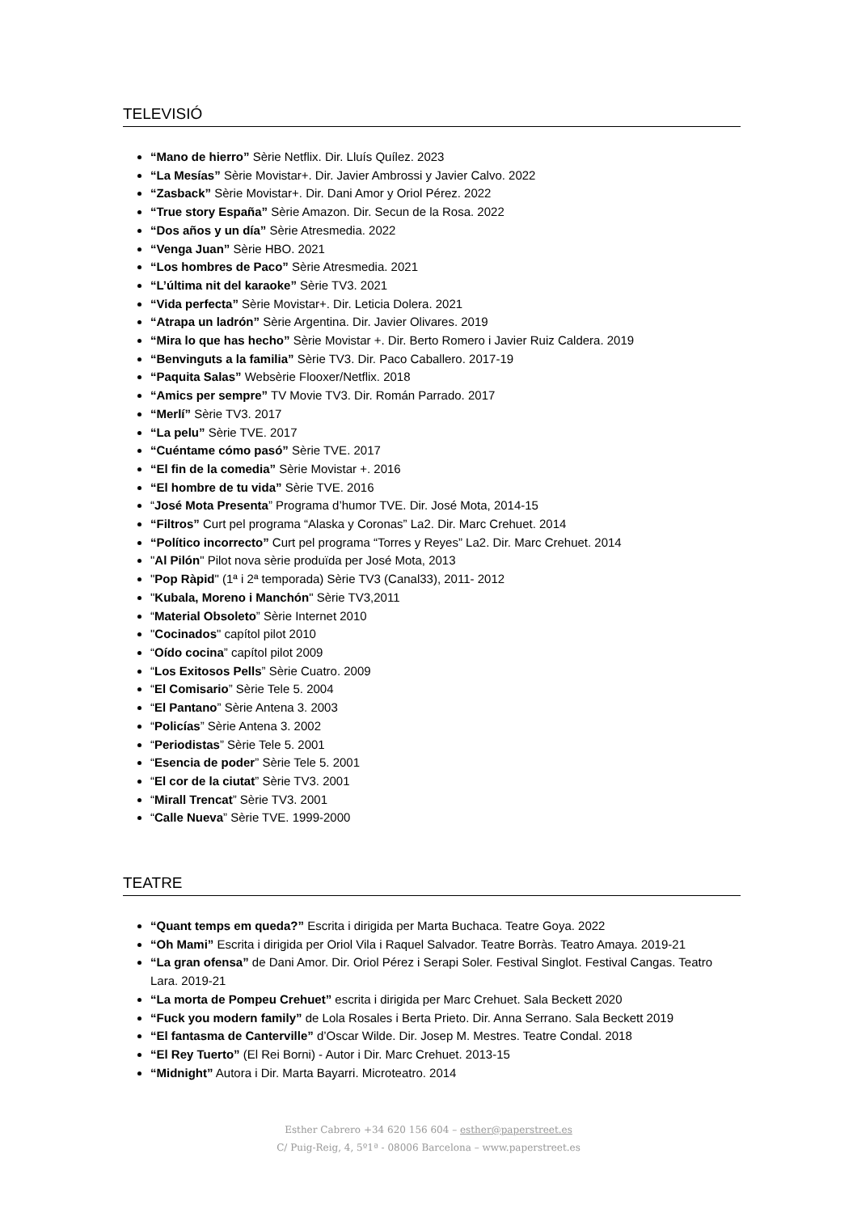TELEVISIÓ
“Mano de hierro” Sèrie Netflix. Dir. Lluís Quílez. 2023
“La Mesías” Sèrie Movistar+. Dir. Javier Ambrossi y Javier Calvo. 2022
“Zasback” Sèrie Movistar+. Dir. Dani Amor y Oriol Pérez. 2022
“True story España” Sèrie Amazon. Dir. Secun de la Rosa. 2022
“Dos años y un día” Sèrie Atresmedia. 2022
“Venga Juan” Sèrie HBO. 2021
“Los hombres de Paco” Sèrie Atresmedia. 2021
“L’última nit del karaoke” Sèrie TV3. 2021
“Vida perfecta” Sèrie Movistar+. Dir. Leticia Dolera. 2021
“Atrapa un ladrón” Sèrie Argentina. Dir. Javier Olivares. 2019
“Mira lo que has hecho” Sèrie Movistar +. Dir. Berto Romero i Javier Ruiz Caldera. 2019
“Benvinguts a la familia” Sèrie TV3. Dir. Paco Caballero. 2017-19
“Paquita Salas” Websèrie Flooxer/Netflix. 2018
“Amics per sempre” TV Movie TV3. Dir. Román Parrado. 2017
“Merlí” Sèrie TV3. 2017
“La pelu” Sèrie TVE. 2017
“Cuéntame cómo pasó” Sèrie TVE. 2017
“El fin de la comedia” Sèrie Movistar +. 2016
“El hombre de tu vida” Sèrie TVE. 2016
“José Mota Presenta” Programa d’humor TVE. Dir. José Mota, 2014-15
“Filtros” Curt pel programa “Alaska y Coronas” La2. Dir. Marc Crehuet. 2014
“Político incorrecto” Curt pel programa “Torres y Reyes” La2. Dir. Marc Crehuet. 2014
"Al Pilón" Pilot nova sèrie produïda per José Mota, 2013
"Pop Ràpid" (1ª i 2ª temporada) Sèrie TV3 (Canal33), 2011- 2012
"Kubala, Moreno i Manchón" Sèrie TV3,2011
“Material Obsoleto” Sèrie Internet 2010
"Cocinados" capítol pilot 2010
“Oído cocina” capítol pilot 2009
“Los Exitosos Pells” Sèrie Cuatro. 2009
“El Comisario” Sèrie Tele 5. 2004
“El Pantano” Sèrie Antena 3. 2003
“Policías” Sèrie Antena 3. 2002
“Periodistas” Sèrie Tele 5. 2001
“Esencia de poder” Sèrie Tele 5. 2001
“El cor de la ciutat” Sèrie TV3. 2001
“Mirall Trencat” Sèrie TV3. 2001
“Calle Nueva” Sèrie TVE. 1999-2000
TEATRE
“Quant temps em queda?” Escrita i dirigida per Marta Buchaca. Teatre Goya. 2022
“Oh Mami” Escrita i dirigida per Oriol Vila i Raquel Salvador. Teatre Borràs. Teatro Amaya. 2019-21
“La gran ofensa” de Dani Amor. Dir. Oriol Pérez i Serapi Soler. Festival Singlot. Festival Cangas. Teatro Lara. 2019-21
“La morta de Pompeu Crehuet” escrita i dirigida per Marc Crehuet. Sala Beckett 2020
“Fuck you modern family” de Lola Rosales i Berta Prieto. Dir. Anna Serrano. Sala Beckett 2019
“El fantasma de Canterville” d’Oscar Wilde. Dir. Josep M. Mestres. Teatre Condal. 2018
“El Rey Tuerto” (El Rei Borni) - Autor i Dir. Marc Crehuet. 2013-15
“Midnight” Autora i Dir. Marta Bayarri. Microteatro. 2014
Esther Cabrero +34 620 156 604 – esther@paperstreet.es
C/ Puig-Reig, 4, 5º1ª - 08006 Barcelona – www.paperstreet.es